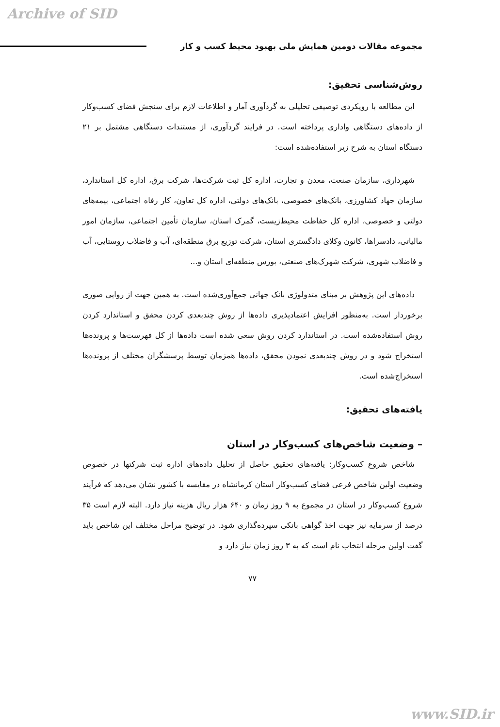Archive of SID
مجموعه مقالات دومین همایش ملی بهبود محیط کسب و کار
روش‌شناسی تحقیق:
این مطالعه با رویکردی توصیفی تحلیلی به گردآوری آمار و اطلاعات لازم برای سنجش فضای کسب‌وکار از داده‌های دستگاهی واداری پرداخته است. در فرایند گردآوری، از مستندات دستگاهی مشتمل بر ۲۱ دستگاه استان به شرح زیر استفاده‌شده است:
شهرداری، سازمان صنعت، معدن و تجارت، اداره کل ثبت شرکت‌ها، شرکت برق، اداره کل استاندارد، سازمان جهاد کشاورزی، بانک‌های خصوصی، بانک‌های دولتی، اداره کل تعاون، کار رفاه اجتماعی، بیمه‌های دولتی و خصوصی، اداره کل حفاظت محیط‌زیست، گمرک استان، سازمان تأمین اجتماعی، سازمان امور مالیاتی، دادسراها، کانون وکلای دادگستری استان، شرکت توزیع برق منطقه‌ای، آب و فاضلاب روستایی، آب و فاضلاب شهری، شرکت شهرک‌های صنعتی، بورس منطقه‌ای استان و...
داده‌های این پژوهش بر مبنای متدولوژی بانک جهانی جمع‌آوری‌شده است. به همین جهت از روایی صوری برخوردار است. به‌منظور افزایش اعتمادپذیری داده‌ها از روش چندبعدی کردن محقق و استاندارد کردن روش استفاده‌شده است. در استاندارد کردن روش سعی شده است داده‌ها از کل فهرست‌ها و پرونده‌ها استخراج شود و در روش چندبعدی نمودن محقق، داده‌ها همزمان توسط پرسشگران مختلف از پرونده‌ها استخراج‌شده است.
یافته‌های تحقیق:
– وضعیت شاخص‌های کسب‌وکار در استان
شاخص شروع کسب‌وکار: یافته‌های تحقیق حاصل از تحلیل داده‌های اداره ثبت شرکتها در خصوص وضعیت اولین شاخص فرعی فضای کسب‌وکار استان کرمانشاه در مقایسه با کشور نشان می‌دهد که فرآیند شروع کسب‌وکار در استان در مجموع به ۹ روز زمان و ۶۴۰ هزار ریال هزینه نیاز دارد. البته لازم است ۳۵ درصد از سرمایه نیز جهت اخذ گواهی بانکی سپرده‌گذاری شود. در توضیح مراحل مختلف این شاخص باید گفت اولین مرحله انتخاب نام است که به ۳ روز زمان نیاز دارد و
۷۷
www.SID.ir